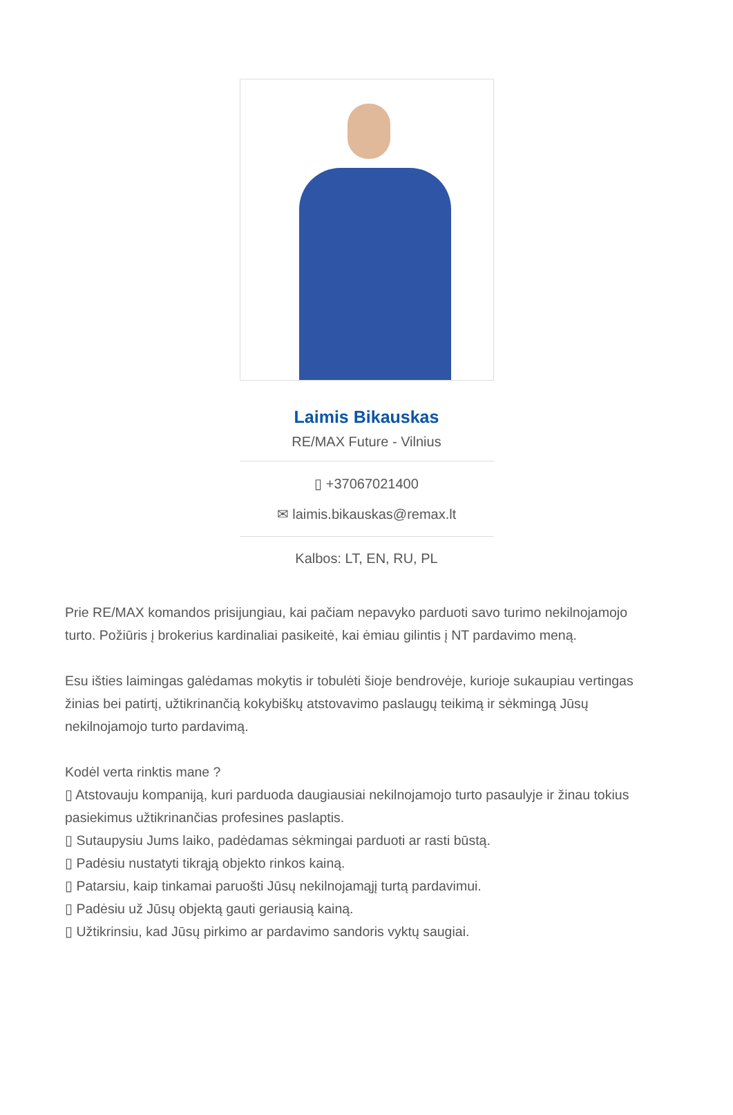Laimis Bikauskas
RE/MAX Future - Vilnius
▯ +37067021400
✉ laimis.bikauskas@remax.lt
Kalbos: LT, EN, RU, PL
Prie RE/MAX komandos prisijungiau, kai pačiam nepavyko parduoti savo turimo nekilnojamojo turto. Požiūris į brokerius kardinaliai pasikeitė, kai ėmiau gilintis į NT pardavimo meną.
Esu išties laimingas galėdamas mokytis ir tobulėti šioje bendrovėje, kurioje sukaupiau vertingas žinias bei patirtį, užtikrinančią kokybiškų atstovavimo paslaugų teikimą ir sėkmingą Jūsų nekilnojamojo turto pardavimą.
Kodėl verta rinktis mane ?
▯ Atstovauju kompaniją, kuri parduoda daugiausiai nekilnojamojo turto pasaulyje ir žinau tokius pasiekimus užtikrinančias profesines paslaptis.
▯ Sutaupysiu Jums laiko, padėdamas sėkmingai parduoti ar rasti būstą.
▯ Padėsiu nustatyti tikrąją objekto rinkos kainą.
▯ Patarsiu, kaip tinkamai paruošti Jūsų nekilnojamąjį turtą pardavimui.
▯ Padėsiu už Jūsų objektą gauti geriausią kainą.
▯ Užtikrinsiu, kad Jūsų pirkimo ar pardavimo sandoris vyktų saugiai.